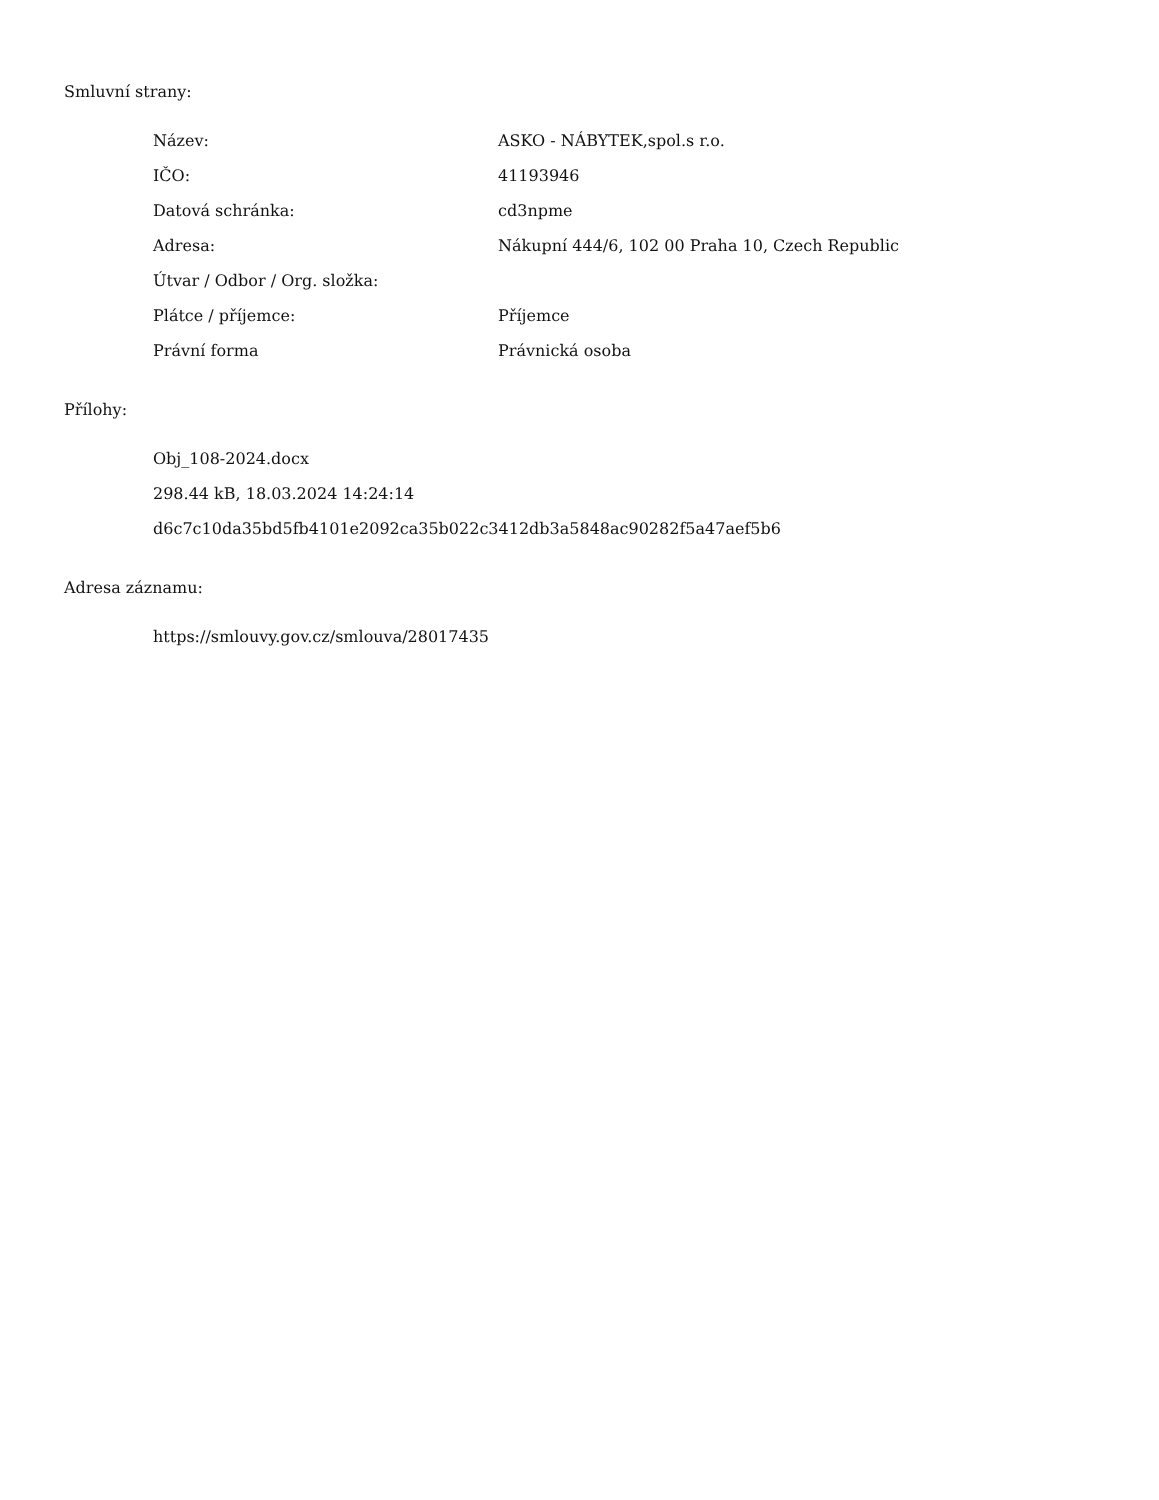Smluvní strany:
| Název: | ASKO - NÁBYTEK,spol.s r.o. |
| IČO: | 41193946 |
| Datová schránka: | cd3npme |
| Adresa: | Nákupní 444/6, 102 00 Praha 10, Czech Republic |
| Útvar / Odbor / Org. složka: | |
| Plátce / příjemce: | Příjemce |
| Právní forma | Právnická osoba |
Přílohy:
Obj_108-2024.docx
298.44 kB, 18.03.2024 14:24:14
d6c7c10da35bd5fb4101e2092ca35b022c3412db3a5848ac90282f5a47aef5b6
Adresa záznamu:
https://smlouvy.gov.cz/smlouva/28017435